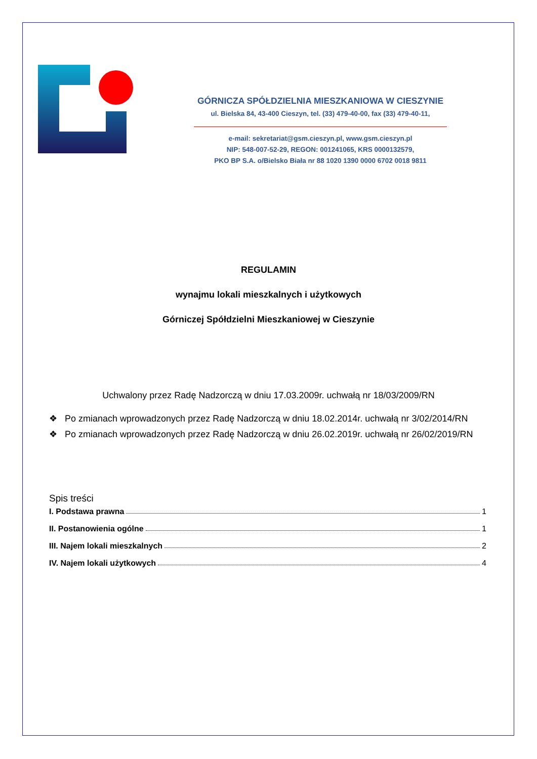GÓRNICZA SPÓŁDZIELNIA MIESZKANIOWA W CIESZYNIE
ul. Bielska 84, 43-400 Cieszyn, tel. (33) 479-40-00, fax (33) 479-40-11,
e-mail: sekretariat@gsm.cieszyn.pl, www.gsm.cieszyn.pl
NIP: 548-007-52-29, REGON: 001241065, KRS 0000132579,
PKO BP S.A. o/Bielsko Biała nr 88 1020 1390 0000 6702 0018 9811
REGULAMIN
wynajmu lokali mieszkalnych i użytkowych
Górniczej Spółdzielni Mieszkaniowej w Cieszynie
Uchwalony przez Radę Nadzorczą w dniu 17.03.2009r. uchwałą nr 18/03/2009/RN
❖ Po zmianach wprowadzonych przez Radę Nadzorczą w dniu 18.02.2014r. uchwałą nr 3/02/2014/RN
❖ Po zmianach wprowadzonych przez Radę Nadzorczą w dniu 26.02.2019r. uchwałą nr 26/02/2019/RN
Spis treści
I. Podstawa prawna 1
II. Postanowienia ogólne 1
III. Najem lokali mieszkalnych 2
IV. Najem lokali użytkowych 4